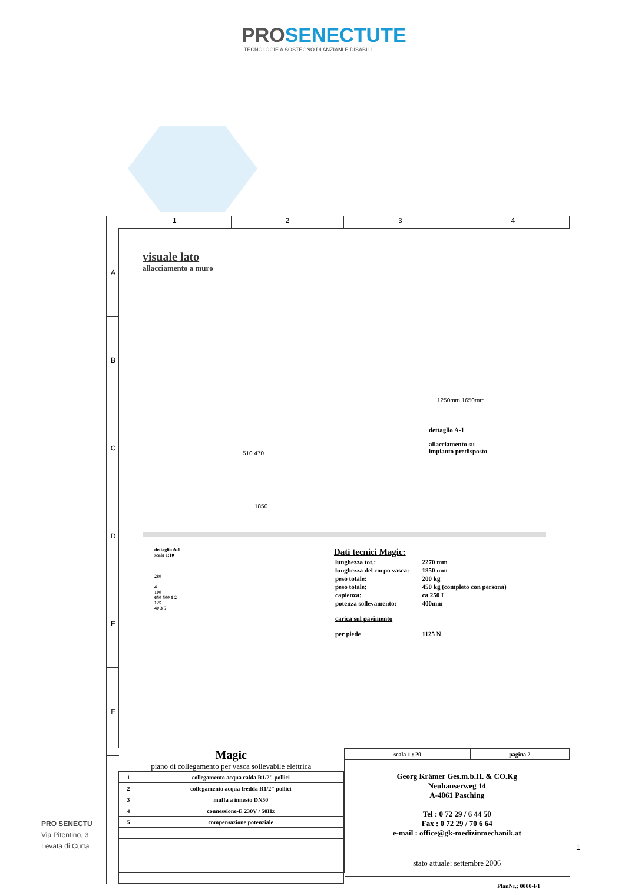PROSENECTUTE
TECNOLOGIE A SOSTEGNO DI ANZIANI E DISABILI
1 2 3 4
A
B
C
D
E
F
visuale lato
allacciamento a muro
dettaglio A-1
allacciamento su
impianto predisposto
1850
510 470
1250mm 1650mm
dettaglio A-1
scala 1:10
280
4
100
650 500 1 2
125
40 3 5
Dati tecnici Magic:
| lunghezza tot.: | 2270 mm |
| lunghezza del corpo vasca: | 1850 mm |
| peso totale: | 200 kg |
| peso totale: | 450 kg (completo con persona) |
| capienza: | ca 250 L |
| potenza sollevamento: | 400mm |
| carica sul pavimento | |
| per piede | 1125 N |
Magic
piano di collegamento per vasca sollevabile elettrica
| 1 | collegamento acqua calda R1/2" pollici |
| 2 | collegamento acqua fredda R1/2" pollici |
| 3 | muffa a innesto DN50 |
| 4 | connessione-E 230V / 50Hz |
| 5 | compensazione potenziale |
| scala 1 : 20 | pagina 2 |
Georg Krämer Ges.m.b.H. & CO.Kg
Neuhauserweg 14
A-4061 Pasching
Tel : 0 72 29 / 6 44 50
Fax : 0 72 29 / 70 6 64
e-mail : office@gk-medizinmechanik.at
stato attuale: settembre 2006
PlanNr.: 0000-F1
PRO SENECTU
Via Pitentino, 3
Levata di Curta
1